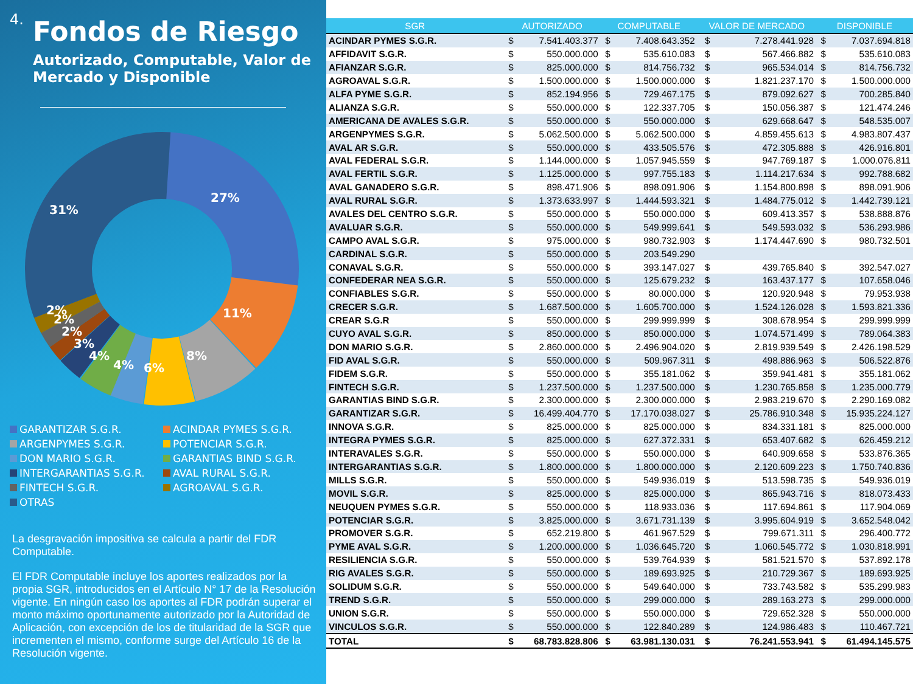4.
Fondos de Riesgo
Autorizado, Computable, Valor de Mercado y Disponible
27%
11%
8%
6%
4%
4%
3%
2%
2%
2%
31%
GARANTIZAR S.G.R.
ACINDAR PYMES S.G.R.
ARGENPYMES S.G.R.
POTENCIAR S.G.R.
DON MARIO S.G.R.
GARANTIAS BIND S.G.R.
INTERGARANTIAS S.G.R.
AVAL RURAL S.G.R.
FINTECH S.G.R.
AGROAVAL S.G.R.
OTRAS
La desgravación impositiva se calcula a partir del FDR Computable.
El FDR Computable incluye los aportes realizados por la propia SGR, introducidos en el Artículo N° 17 de la Resolución vigente. En ningún caso los aportes al FDR podrán superar el monto máximo oportunamente autorizado por la Autoridad de Aplicación, con excepción de los de titularidad de la SGR que incrementen el mismo, conforme surge del Artículo 16 de la Resolución vigente.
| SGR | AUTORIZADO | | COMPUTABLE | | VALOR DE MERCADO | | DISPONIBLE | |
| --- | --- | --- | --- | --- | --- | --- | --- | --- |
| ACINDAR PYMES S.G.R. | $ | 7.541.403.377 | $ | 7.408.643.352 | $ | 7.278.441.928 | $ | 7.037.694.818 |
| AFFIDAVIT S.G.R. | $ | 550.000.000 | $ | 535.610.083 | $ | 567.466.882 | $ | 535.610.083 |
| AFIANZAR S.G.R. | $ | 825.000.000 | $ | 814.756.732 | $ | 965.534.014 | $ | 814.756.732 |
| AGROAVAL S.G.R. | $ | 1.500.000.000 | $ | 1.500.000.000 | $ | 1.821.237.170 | $ | 1.500.000.000 |
| ALFA PYME S.G.R. | $ | 852.194.956 | $ | 729.467.175 | $ | 879.092.627 | $ | 700.285.840 |
| ALIANZA S.G.R. | $ | 550.000.000 | $ | 122.337.705 | $ | 150.056.387 | $ | 121.474.246 |
| AMERICANA DE AVALES S.G.R. | $ | 550.000.000 | $ | 550.000.000 | $ | 629.668.647 | $ | 548.535.007 |
| ARGENPYMES S.G.R. | $ | 5.062.500.000 | $ | 5.062.500.000 | $ | 4.859.455.613 | $ | 4.983.807.437 |
| AVAL AR S.G.R. | $ | 550.000.000 | $ | 433.505.576 | $ | 472.305.888 | $ | 426.916.801 |
| AVAL FEDERAL S.G.R. | $ | 1.144.000.000 | $ | 1.057.945.559 | $ | 947.769.187 | $ | 1.000.076.811 |
| AVAL FERTIL S.G.R. | $ | 1.125.000.000 | $ | 997.755.183 | $ | 1.114.217.634 | $ | 992.788.682 |
| AVAL GANADERO S.G.R. | $ | 898.471.906 | $ | 898.091.906 | $ | 1.154.800.898 | $ | 898.091.906 |
| AVAL RURAL S.G.R. | $ | 1.373.633.997 | $ | 1.444.593.321 | $ | 1.484.775.012 | $ | 1.442.739.121 |
| AVALES DEL CENTRO S.G.R. | $ | 550.000.000 | $ | 550.000.000 | $ | 609.413.357 | $ | 538.888.876 |
| AVALUAR S.G.R. | $ | 550.000.000 | $ | 549.999.641 | $ | 549.593.032 | $ | 536.293.986 |
| CAMPO AVAL S.G.R. | $ | 975.000.000 | $ | 980.732.903 | $ | 1.174.447.690 | $ | 980.732.501 |
| CARDINAL S.G.R. | $ | 550.000.000 | $ | 203.549.290 | | | | |
| CONAVAL S.G.R. | $ | 550.000.000 | $ | 393.147.027 | $ | 439.765.840 | $ | 392.547.027 |
| CONFEDERAR NEA S.G.R. | $ | 550.000.000 | $ | 125.679.232 | $ | 163.437.177 | $ | 107.658.046 |
| CONFIABLES S.G.R. | $ | 550.000.000 | $ | 80.000.000 | $ | 120.920.948 | $ | 79.953.938 |
| CRECER S.G.R. | $ | 1.687.500.000 | $ | 1.605.700.000 | $ | 1.524.126.028 | $ | 1.593.821.336 |
| CREAR S.G.R | $ | 550.000.000 | $ | 299.999.999 | $ | 308.678.954 | $ | 299.999.999 |
| CUYO AVAL S.G.R. | $ | 850.000.000 | $ | 850.000.000 | $ | 1.074.571.499 | $ | 789.064.383 |
| DON MARIO S.G.R. | $ | 2.860.000.000 | $ | 2.496.904.020 | $ | 2.819.939.549 | $ | 2.426.198.529 |
| FID AVAL S.G.R. | $ | 550.000.000 | $ | 509.967.311 | $ | 498.886.963 | $ | 506.522.876 |
| FIDEM S.G.R. | $ | 550.000.000 | $ | 355.181.062 | $ | 359.941.481 | $ | 355.181.062 |
| FINTECH S.G.R. | $ | 1.237.500.000 | $ | 1.237.500.000 | $ | 1.230.765.858 | $ | 1.235.000.779 |
| GARANTIAS BIND S.G.R. | $ | 2.300.000.000 | $ | 2.300.000.000 | $ | 2.983.219.670 | $ | 2.290.169.082 |
| GARANTIZAR S.G.R. | $ | 16.499.404.770 | $ | 17.170.038.027 | $ | 25.786.910.348 | $ | 15.935.224.127 |
| INNOVA S.G.R. | $ | 825.000.000 | $ | 825.000.000 | $ | 834.331.181 | $ | 825.000.000 |
| INTEGRA PYMES S.G.R. | $ | 825.000.000 | $ | 627.372.331 | $ | 653.407.682 | $ | 626.459.212 |
| INTERAVALES S.G.R. | $ | 550.000.000 | $ | 550.000.000 | $ | 640.909.658 | $ | 533.876.365 |
| INTERGARANTIAS S.G.R. | $ | 1.800.000.000 | $ | 1.800.000.000 | $ | 2.120.609.223 | $ | 1.750.740.836 |
| MILLS S.G.R. | $ | 550.000.000 | $ | 549.936.019 | $ | 513.598.735 | $ | 549.936.019 |
| MOVIL S.G.R. | $ | 825.000.000 | $ | 825.000.000 | $ | 865.943.716 | $ | 818.073.433 |
| NEUQUEN PYMES S.G.R. | $ | 550.000.000 | $ | 118.933.036 | $ | 117.694.861 | $ | 117.904.069 |
| POTENCIAR S.G.R. | $ | 3.825.000.000 | $ | 3.671.731.139 | $ | 3.995.604.919 | $ | 3.652.548.042 |
| PROMOVER S.G.R. | $ | 652.219.800 | $ | 461.967.529 | $ | 799.671.311 | $ | 296.400.772 |
| PYME AVAL S.G.R. | $ | 1.200.000.000 | $ | 1.036.645.720 | $ | 1.060.545.772 | $ | 1.030.818.991 |
| RESILIENCIA S.G.R. | $ | 550.000.000 | $ | 539.764.939 | $ | 581.521.570 | $ | 537.892.178 |
| RIG AVALES S.G.R. | $ | 550.000.000 | $ | 189.693.925 | $ | 210.729.367 | $ | 189.693.925 |
| SOLIDUM S.G.R. | $ | 550.000.000 | $ | 549.640.000 | $ | 733.743.582 | $ | 535.299.983 |
| TREND S.G.R. | $ | 550.000.000 | $ | 299.000.000 | $ | 289.163.273 | $ | 299.000.000 |
| UNION S.G.R. | $ | 550.000.000 | $ | 550.000.000 | $ | 729.652.328 | $ | 550.000.000 |
| VINCULOS S.G.R. | $ | 550.000.000 | $ | 122.840.289 | $ | 124.986.483 | $ | 110.467.721 |
| TOTAL | $ | 68.783.828.806 | $ | 63.981.130.031 | $ | 76.241.553.941 | $ | 61.494.145.575 |